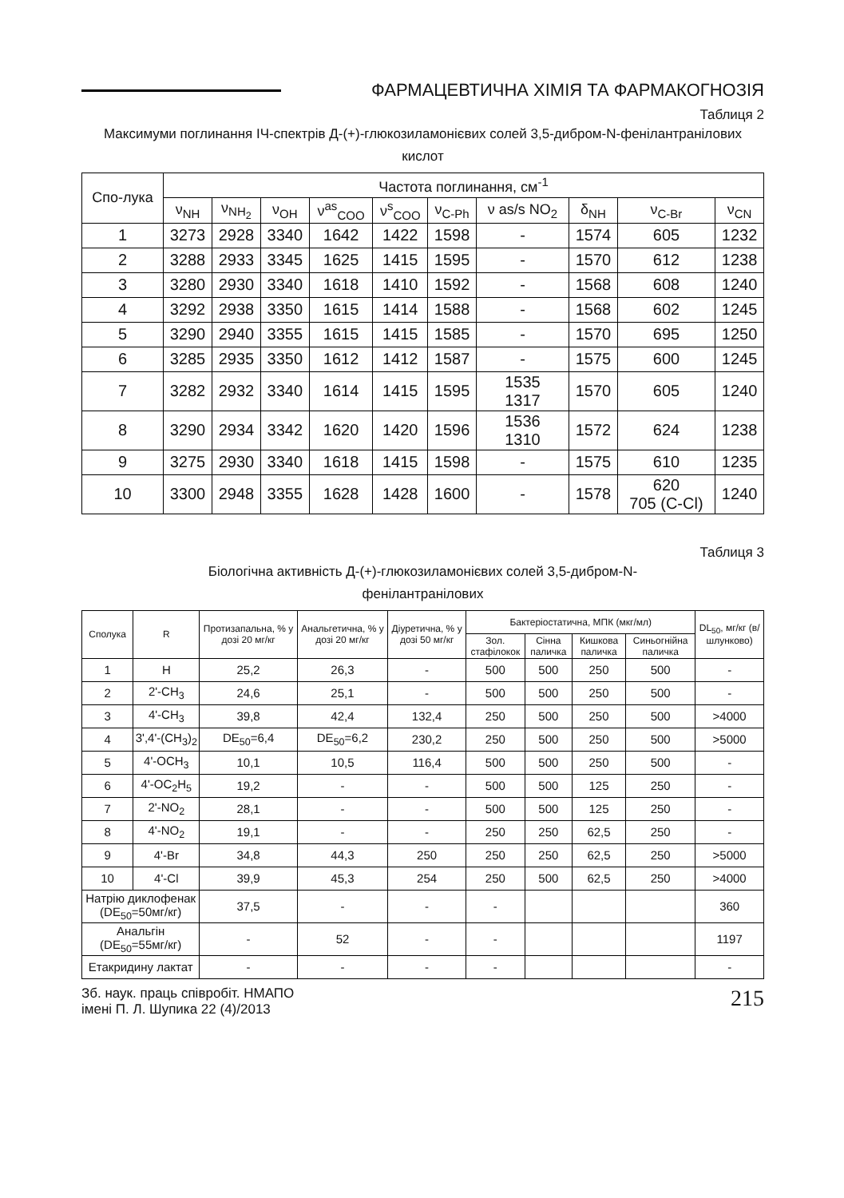ФАРМАЦЕВТИЧНА ХІМІЯ ТА ФАРМАКОГНОЗІЯ
Таблиця 2
Максимуми поглинання ІЧ-спектрів Д-(+)-глюкозиламонієвих солей 3,5-дибром-N-фенілантранілових кислот
| Спо-лука | Частота поглинання, см<sup>-1</sup> | | | | | | | | | |
| --- | --- | --- | --- | --- | --- | --- | --- | --- | --- | --- |
| | ν<sub>NH</sub> | ν<sub>NH<sub>2</sub></sub> | ν<sub>OH</sub> | ν<sup>as</sup><sub>COO</sub> | ν<sup>s</sup><sub>COO</sub> | ν<sub>C-Ph</sub> | ν as/s NO<sub>2</sub> | δ<sub>NH</sub> | ν<sub>C-Br</sub> | ν<sub>CN</sub> |
| 1 | 3273 | 2928 | 3340 | 1642 | 1422 | 1598 | - | 1574 | 605 | 1232 |
| 2 | 3288 | 2933 | 3345 | 1625 | 1415 | 1595 | - | 1570 | 612 | 1238 |
| 3 | 3280 | 2930 | 3340 | 1618 | 1410 | 1592 | - | 1568 | 608 | 1240 |
| 4 | 3292 | 2938 | 3350 | 1615 | 1414 | 1588 | - | 1568 | 602 | 1245 |
| 5 | 3290 | 2940 | 3355 | 1615 | 1415 | 1585 | - | 1570 | 695 | 1250 |
| 6 | 3285 | 2935 | 3350 | 1612 | 1412 | 1587 | - | 1575 | 600 | 1245 |
| 7 | 3282 | 2932 | 3340 | 1614 | 1415 | 1595 | 1535 1317 | 1570 | 605 | 1240 |
| 8 | 3290 | 2934 | 3342 | 1620 | 1420 | 1596 | 1536 1310 | 1572 | 624 | 1238 |
| 9 | 3275 | 2930 | 3340 | 1618 | 1415 | 1598 | - | 1575 | 610 | 1235 |
| 10 | 3300 | 2948 | 3355 | 1628 | 1428 | 1600 | - | 1578 | 620 705 (C-Cl) | 1240 |
Таблиця 3
Біологічна активність Д-(+)-глюкозиламонієвих солей 3,5-дибром-N-
фенілантранілових
| Сполука | R | Протизапальна, % у дозі 20 мг/кг | Анальгетична, % у дозі 20 мг/кг | Діуретична, % у дозі 50 мг/кг | Бактеріостатична, МПК (мкг/мл) | | | | DL<sub>50</sub>, мг/кг (в/шлунково) |
| --- | --- | --- | --- | --- | --- | --- | --- | --- | --- |
| | | | | | Зол. стафілокок | Сінна паличка | Кишкова паличка | Синьогнійна паличка | |
| 1 | H | 25,2 | 26,3 | - | 500 | 500 | 250 | 500 | - |
| 2 | 2'-CH<sub>3</sub> | 24,6 | 25,1 | - | 500 | 500 | 250 | 500 | - |
| 3 | 4'-CH<sub>3</sub> | 39,8 | 42,4 | 132,4 | 250 | 500 | 250 | 500 | >4000 |
| 4 | 3',4'-(CH<sub>3</sub>)<sub>2</sub> | DE<sub>50</sub>=6,4 | DE<sub>50</sub>=6,2 | 230,2 | 250 | 500 | 250 | 500 | >5000 |
| 5 | 4'-OCH<sub>3</sub> | 10,1 | 10,5 | 116,4 | 500 | 500 | 250 | 500 | - |
| 6 | 4'-OC<sub>2</sub>H<sub>5</sub> | 19,2 | - | - | 500 | 500 | 125 | 250 | - |
| 7 | 2'-NO<sub>2</sub> | 28,1 | - | - | 500 | 500 | 125 | 250 | - |
| 8 | 4'-NO<sub>2</sub> | 19,1 | - | - | 250 | 250 | 62,5 | 250 | - |
| 9 | 4'-Br | 34,8 | 44,3 | 250 | 250 | 250 | 62,5 | 250 | >5000 |
| 10 | 4'-Cl | 39,9 | 45,3 | 254 | 250 | 500 | 62,5 | 250 | >4000 |
| Натрію диклофенак (DE<sub>50</sub>=50мг/кг) | | 37,5 | - | - | - | | | | 360 |
| Анальгін (DE<sub>50</sub>=55мг/кг) | | - | 52 | - | - | | | | 1197 |
| Етакридину лактат | | - | - | - | - | | | | - |
Зб. наук. праць співробіт. НМАПО
імені П. Л. Шупика 22 (4)/2013
215